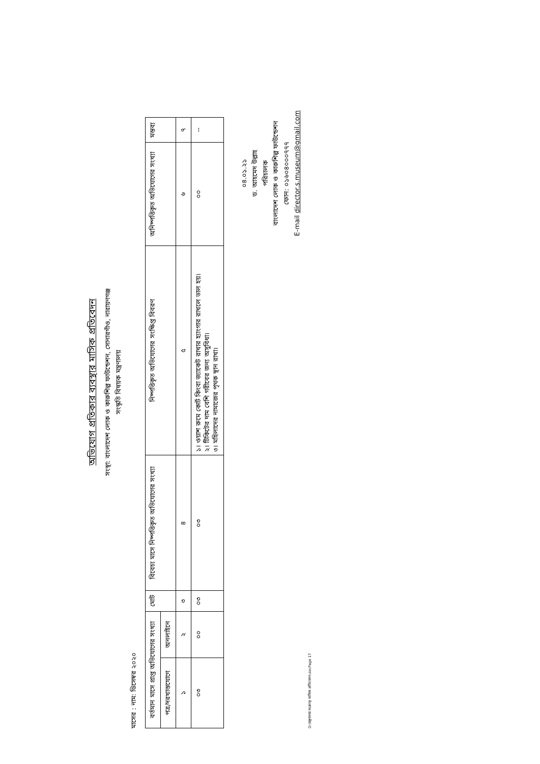অভিযোগ প্রতিকার ব্যবস্থার মাসিক প্রতিবেদন
সংস্থা: বাংলাদেশ লোক ও কারুশিল্প ফাউন্ডেশন, সোনারগাঁও, নারায়ণগঞ্জ
সংস্কৃতি বিষয়ক মন্ত্রণালয়
মাসের : নাম: ডিসেম্বর ২০২০
| বর্তমান মাসে প্রাপ্ত অভিযোগের সংখ্যা | | মোট | বিবেচ্য মাসে নিষ্পত্তিকৃত অভিযোগের সংখ্যা | নিষ্পত্তিকৃত অভিযোগের সংক্ষিপ্ত বিবরণ | অনিষ্পত্তিকৃত অভিযোগের সংখ্যা | মন্তব্য |
| --- | --- | --- | --- | --- | --- | --- |
| পত্র/দরখাস্তযোগে | অনলাইনে | | | | | |
| ১ | ২ | ৩ | ৪ | ৫ | ৬ | ৭ |
| ০৩ | ০০ | ০৩ | ০৩ | ১। ওয়াশ রুমে কোর্ট কিংবা জ্যাকেট রাখার হ্যাংগার রাখলে ভাল হয়। ২। টিকিটের দাম বেশি গরীবের জন্য অসুবিধা। ৩। মহিলাদের নামাজের পৃথক স্থান রাখা। | ০০ | -- |
০৪.০১.২১
ড. আহমেদ উল্লাহ
পরিচালক
বাংলাদেশ লোক ও কারুশিল্প ফাউন্ডেশন
ফোন: ০১৬০৪০০০৭৭৭
E-mail director.s.museum@gmail.com
D:\মন্ত্রণালয় সংক্রান্ত মাসিক প্রতিবেদন.docPage 17